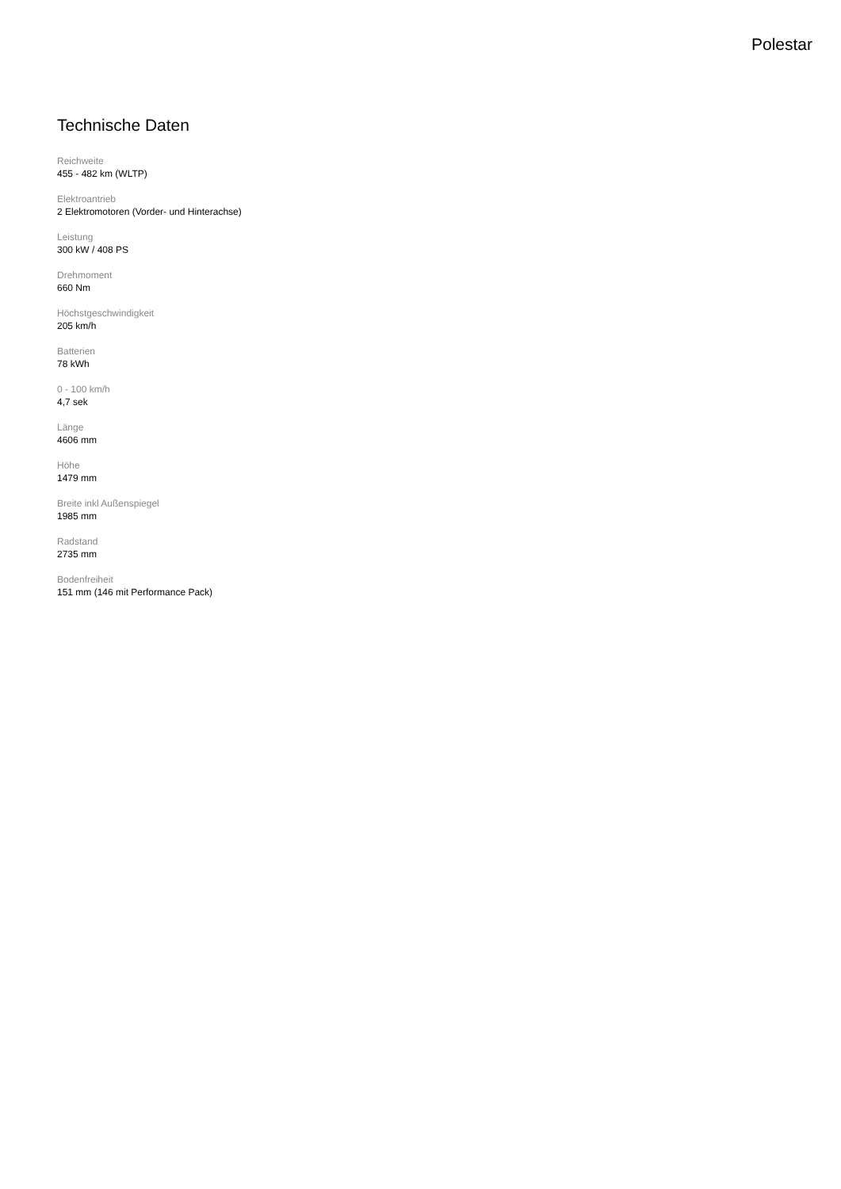Polestar
Technische Daten
Reichweite
455 - 482 km (WLTP)
Elektroantrieb
2 Elektromotoren (Vorder- und Hinterachse)
Leistung
300 kW / 408 PS
Drehmoment
660 Nm
Höchstgeschwindigkeit
205 km/h
Batterien
78 kWh
0 - 100 km/h
4,7 sek
Länge
4606 mm
Höhe
1479 mm
Breite inkl Außenspiegel
1985 mm
Radstand
2735 mm
Bodenfreiheit
151 mm (146 mit Performance Pack)